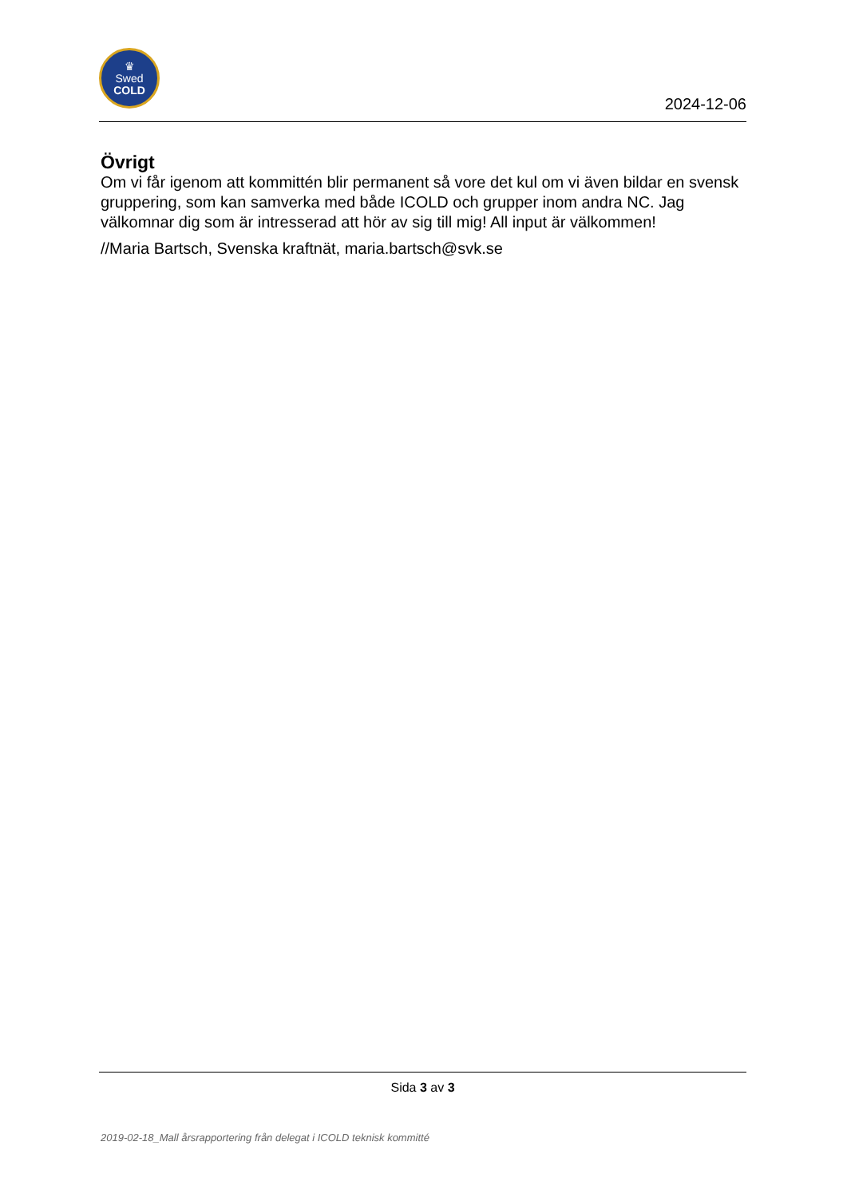♛
Swed
COLD
2024-12-06
Övrigt
Om vi får igenom att kommittén blir permanent så vore det kul om vi även bildar en svensk gruppering, som kan samverka med både ICOLD och grupper inom andra NC. Jag välkomnar dig som är intresserad att hör av sig till mig! All input är välkommen!
//Maria Bartsch, Svenska kraftnät, maria.bartsch@svk.se
Sida 3 av 3
2019-02-18_Mall årsrapportering från delegat i ICOLD teknisk kommitté